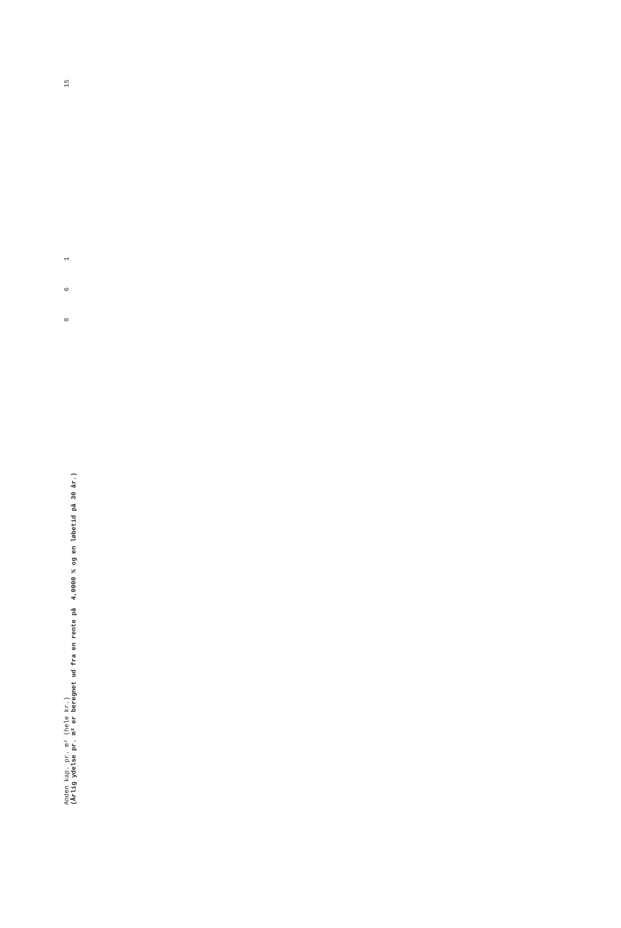| Anden kap. pr. m² (hele kr.) | 8 | 6 | 1 | | 15 |
(Årlig ydelse pr. m² er beregnet ud fra en rente på 4,0000 % og en løbetid på 30 år.)